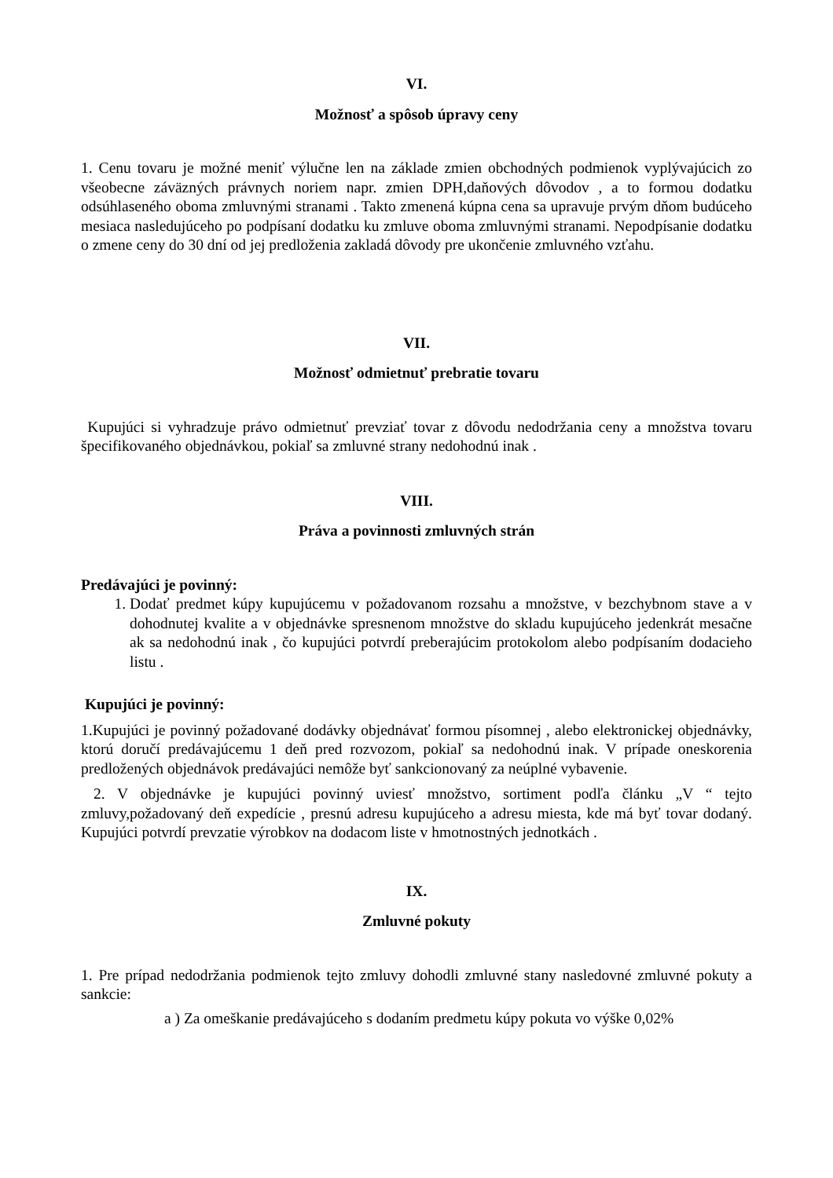VI.
Možnosť a spôsob úpravy ceny
1. Cenu tovaru je možné meniť výlučne len na základe zmien obchodných podmienok vyplývajúcich zo všeobecne záväzných právnych noriem napr. zmien DPH,daňových dôvodov , a to formou dodatku odsúhlaseného oboma zmluvnými stranami . Takto zmenená kúpna cena sa upravuje prvým dňom budúceho mesiaca nasledujúceho po podpísaní dodatku ku zmluve oboma zmluvnými stranami. Nepodpísanie dodatku o zmene ceny do 30 dní od jej predloženia zakladá dôvody pre ukončenie zmluvného vzťahu.
VII.
Možnosť odmietnuť prebratie tovaru
Kupujúci si vyhradzuje právo odmietnuť prevziať tovar z dôvodu nedodržania ceny a množstva tovaru špecifikovaného objednávkou, pokiaľ sa zmluvné strany nedohodnú inak .
VIII.
Práva a povinnosti zmluvných strán
Predávajúci je povinný:
1. Dodať predmet kúpy kupujúcemu v požadovanom rozsahu a množstve, v bezchybnom stave a v dohodnutej kvalite a v objednávke spresnenom množstve do skladu kupujúceho jedenkrát mesačne ak sa nedohodnú inak , čo kupujúci potvrdí preberajúcim protokolom alebo podpísaním dodacieho listu .
Kupujúci je povinný:
1.Kupujúci je povinný požadované dodávky objednávať formou písomnej , alebo elektronickej objednávky, ktorú doručí predávajúcemu 1 deň pred rozvozom, pokiaľ sa nedohodnú inak. V prípade oneskorenia predložených objednávok predávajúci nemôže byť sankcionovaný za neúplné vybavenie.
2. V objednávke je kupujúci povinný uviesť množstvo, sortiment podľa článku „V “ tejto zmluvy,požadovaný deň expedície , presnú adresu kupujúceho a adresu miesta, kde má byť tovar dodaný. Kupujúci potvrdí prevzatie výrobkov na dodacom liste v hmotnostných jednotkách .
IX.
Zmluvné pokuty
1. Pre prípad nedodržania podmienok tejto zmluvy dohodli zmluvné stany nasledovné zmluvné pokuty a sankcie:
a ) Za omeškanie predávajúceho s dodaním predmetu kúpy pokuta vo výške 0,02%